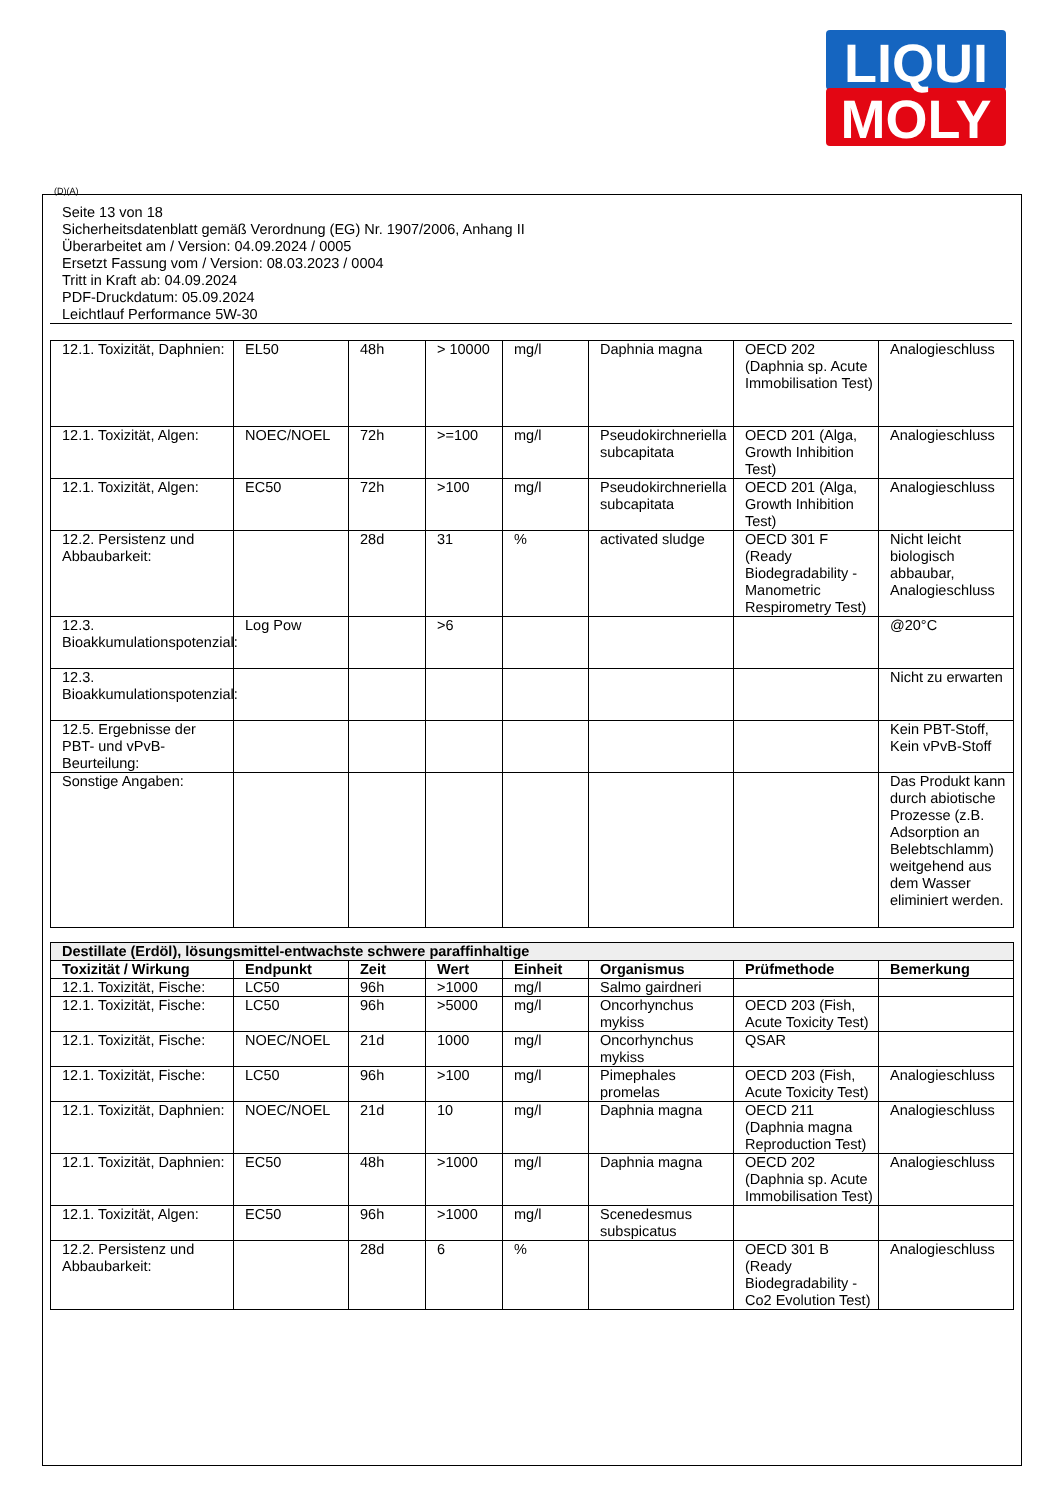LIQUI
MOLY
(D)(A)
Seite 13 von 18
Sicherheitsdatenblatt gemäß Verordnung (EG) Nr. 1907/2006, Anhang II
Überarbeitet am / Version: 04.09.2024 / 0005
Ersetzt Fassung vom / Version: 08.03.2023 / 0004
Tritt in Kraft ab: 04.09.2024
PDF-Druckdatum: 05.09.2024
Leichtlauf Performance 5W-30
| 12.1. Toxizität, Daphnien: | EL50 | 48h | > 10000 | mg/l | Daphnia magna | OECD 202 (Daphnia sp. Acute Immobilisation Test) | Analogieschluss |
| 12.1. Toxizität, Algen: | NOEC/NOEL | 72h | >=100 | mg/l | Pseudokirchneriella subcapitata | OECD 201 (Alga, Growth Inhibition Test) | Analogieschluss |
| 12.1. Toxizität, Algen: | EC50 | 72h | >100 | mg/l | Pseudokirchneriella subcapitata | OECD 201 (Alga, Growth Inhibition Test) | Analogieschluss |
| 12.2. Persistenz und Abbaubarkeit: | | 28d | 31 | % | activated sludge | OECD 301 F (Ready Biodegradability - Manometric Respirometry Test) | Nicht leicht biologisch abbaubar, Analogieschluss |
| 12.3. Bioakkumulationspotenzial: | Log Pow | | >6 | | | | @20°C |
| 12.3. Bioakkumulationspotenzial: | | | | | | | Nicht zu erwarten |
| 12.5. Ergebnisse der PBT- und vPvB-Beurteilung: | | | | | | | Kein PBT-Stoff, Kein vPvB-Stoff |
| Sonstige Angaben: | | | | | | | Das Produkt kann durch abiotische Prozesse (z.B. Adsorption an Belebtschlamm) weitgehend aus dem Wasser eliminiert werden. |
| Destillate (Erdöl), lösungsmittel-entwachste schwere paraffinhaltige | | | | | | | |
| --- | --- | --- | --- | --- | --- | --- | --- |
| Toxizität / Wirkung | Endpunkt | Zeit | Wert | Einheit | Organismus | Prüfmethode | Bemerkung |
| 12.1. Toxizität, Fische: | LC50 | 96h | >1000 | mg/l | Salmo gairdneri | | |
| 12.1. Toxizität, Fische: | LC50 | 96h | >5000 | mg/l | Oncorhynchus mykiss | OECD 203 (Fish, Acute Toxicity Test) | |
| 12.1. Toxizität, Fische: | NOEC/NOEL | 21d | 1000 | mg/l | Oncorhynchus mykiss | QSAR | |
| 12.1. Toxizität, Fische: | LC50 | 96h | >100 | mg/l | Pimephales promelas | OECD 203 (Fish, Acute Toxicity Test) | Analogieschluss |
| 12.1. Toxizität, Daphnien: | NOEC/NOEL | 21d | 10 | mg/l | Daphnia magna | OECD 211 (Daphnia magna Reproduction Test) | Analogieschluss |
| 12.1. Toxizität, Daphnien: | EC50 | 48h | >1000 | mg/l | Daphnia magna | OECD 202 (Daphnia sp. Acute Immobilisation Test) | Analogieschluss |
| 12.1. Toxizität, Algen: | EC50 | 96h | >1000 | mg/l | Scenedesmus subspicatus | | |
| 12.2. Persistenz und Abbaubarkeit: | | 28d | 6 | % | | OECD 301 B (Ready Biodegradability - Co2 Evolution Test) | Analogieschluss |